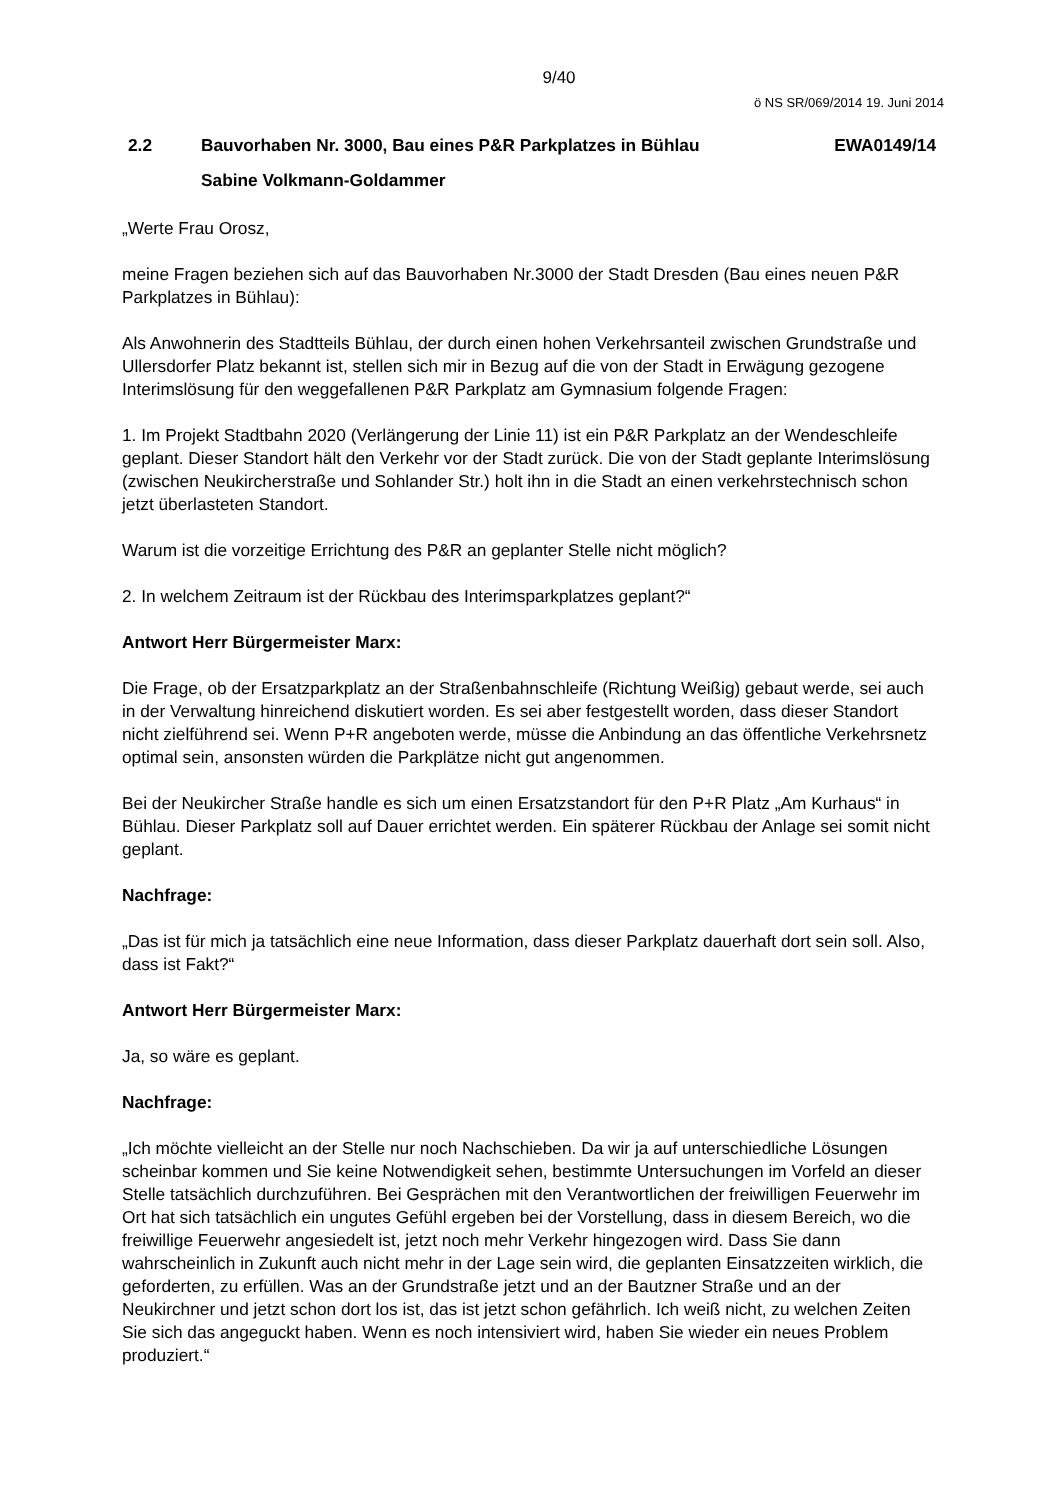9/40
ö NS SR/069/2014 19. Juni 2014
2.2 Bauvorhaben Nr. 3000, Bau eines P&R Parkplatzes in Bühlau EWA0149/14
Sabine Volkmann-Goldammer
„Werte Frau Orosz,
meine Fragen beziehen sich auf das Bauvorhaben Nr.3000 der Stadt Dresden (Bau eines neuen P&R Parkplatzes in Bühlau):
Als Anwohnerin des Stadtteils Bühlau, der durch einen hohen Verkehrsanteil zwischen Grundstraße und Ullersdorfer Platz bekannt ist, stellen sich mir in Bezug auf die von der Stadt in Erwägung gezogene Interimslösung für den weggefallenen P&R Parkplatz am Gymnasium folgende Fragen:
1. Im Projekt Stadtbahn 2020 (Verlängerung der Linie 11) ist ein P&R Parkplatz an der Wendeschleife geplant. Dieser Standort hält den Verkehr vor der Stadt zurück. Die von der Stadt geplante Interimslösung (zwischen Neukircherstraße und Sohlander Str.) holt ihn in die Stadt an einen verkehrstechnisch schon jetzt überlasteten Standort.
Warum ist die vorzeitige Errichtung des P&R an geplanter Stelle nicht möglich?
2. In welchem Zeitraum ist der Rückbau des Interimsparkplatzes geplant?“
Antwort Herr Bürgermeister Marx:
Die Frage, ob der Ersatzparkplatz an der Straßenbahnschleife (Richtung Weißig) gebaut werde, sei auch in der Verwaltung hinreichend diskutiert worden. Es sei aber festgestellt worden, dass dieser Standort nicht zielführend sei. Wenn P+R angeboten werde, müsse die Anbindung an das öffentliche Verkehrsnetz optimal sein, ansonsten würden die Parkplätze nicht gut angenommen.
Bei der Neukircher Straße handle es sich um einen Ersatzstandort für den P+R Platz „Am Kurhaus“ in Bühlau. Dieser Parkplatz soll auf Dauer errichtet werden. Ein späterer Rückbau der Anlage sei somit nicht geplant.
Nachfrage:
„Das ist für mich ja tatsächlich eine neue Information, dass dieser Parkplatz dauerhaft dort sein soll. Also, dass ist Fakt?“
Antwort Herr Bürgermeister Marx:
Ja, so wäre es geplant.
Nachfrage:
„Ich möchte vielleicht an der Stelle nur noch Nachschieben. Da wir ja auf unterschiedliche Lösungen scheinbar kommen und Sie keine Notwendigkeit sehen, bestimmte Untersuchungen im Vorfeld an dieser Stelle tatsächlich durchzuführen. Bei Gesprächen mit den Verantwortlichen der freiwilligen Feuerwehr im Ort hat sich tatsächlich ein ungutes Gefühl ergeben bei der Vorstellung, dass in diesem Bereich, wo die freiwillige Feuerwehr angesiedelt ist, jetzt noch mehr Verkehr hingezogen wird. Dass Sie dann wahrscheinlich in Zukunft auch nicht mehr in der Lage sein wird, die geplanten Einsatzzeiten wirklich, die geforderten, zu erfüllen. Was an der Grundstraße jetzt und an der Bautzner Straße und an der Neukirchner und jetzt schon dort los ist, das ist jetzt schon gefährlich. Ich weiß nicht, zu welchen Zeiten Sie sich das angeguckt haben. Wenn es noch intensiviert wird, haben Sie wieder ein neues Problem produziert.“